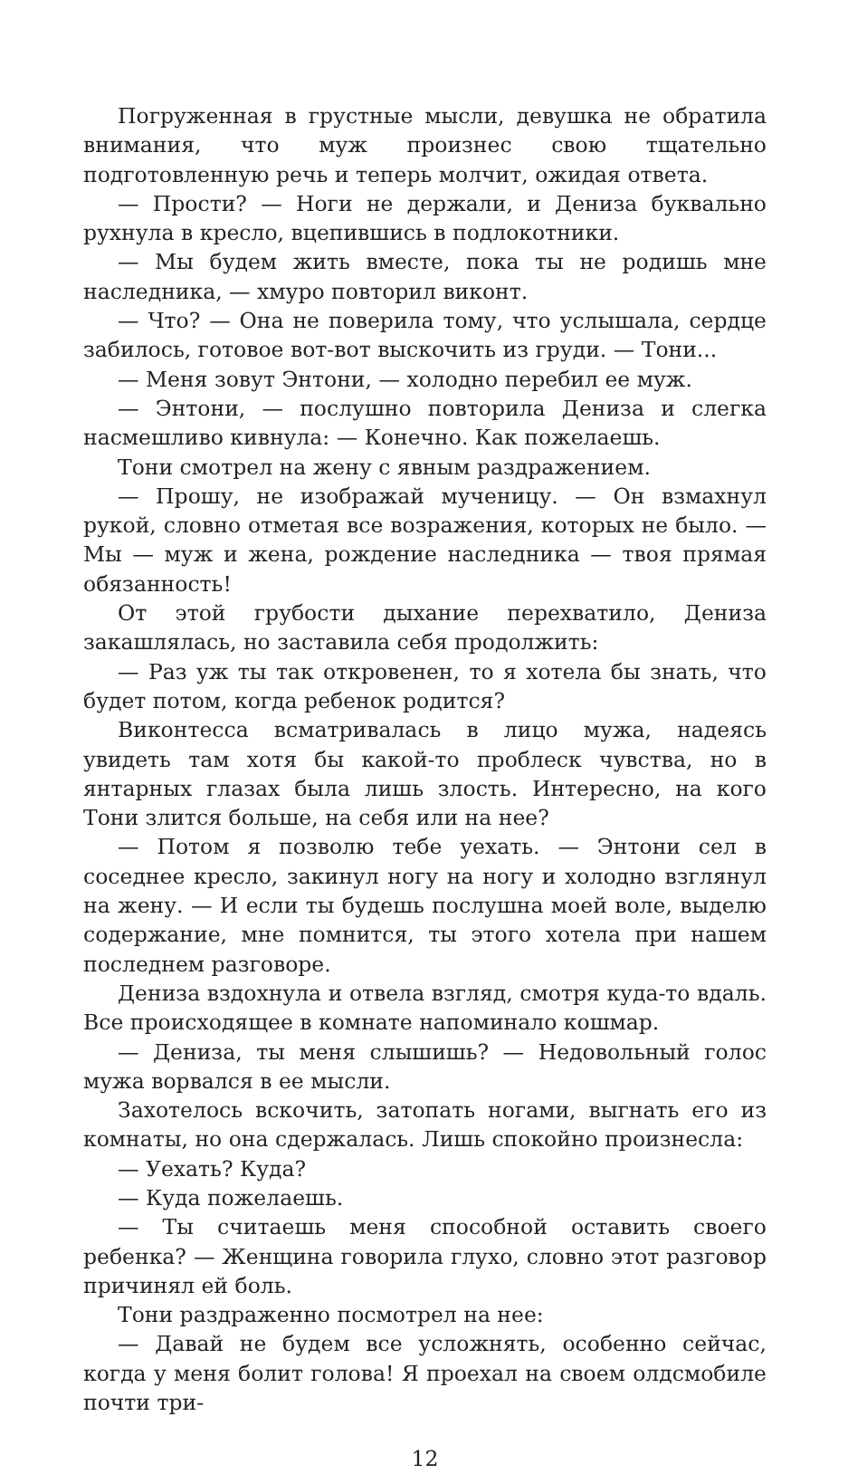Погруженная в грустные мысли, девушка не обратила внимания, что муж произнес свою тщательно подготовленную речь и теперь молчит, ожидая ответа.
— Прости? — Ноги не держали, и Дениза буквально рухнула в кресло, вцепившись в подлокотники.
— Мы будем жить вместе, пока ты не родишь мне наследника, — хмуро повторил виконт.
— Что? — Она не поверила тому, что услышала, сердце забилось, готовое вот-вот выскочить из груди. — Тони...
— Меня зовут Энтони, — холодно перебил ее муж.
— Энтони, — послушно повторила Дениза и слегка насмешливо кивнула: — Конечно. Как пожелаешь.
Тони смотрел на жену с явным раздражением.
— Прошу, не изображай мученицу. — Он взмахнул рукой, словно отметая все возражения, которых не было. — Мы — муж и жена, рождение наследника — твоя прямая обязанность!
От этой грубости дыхание перехватило, Дениза закашлялась, но заставила себя продолжить:
— Раз уж ты так откровенен, то я хотела бы знать, что будет потом, когда ребенок родится?
Виконтесса всматривалась в лицо мужа, надеясь увидеть там хотя бы какой-то проблеск чувства, но в янтарных глазах была лишь злость. Интересно, на кого Тони злится больше, на себя или на нее?
— Потом я позволю тебе уехать. — Энтони сел в соседнее кресло, закинул ногу на ногу и холодно взглянул на жену. — И если ты будешь послушна моей воле, выделю содержание, мне помнится, ты этого хотела при нашем последнем разговоре.
Дениза вздохнула и отвела взгляд, смотря куда-то вдаль. Все происходящее в комнате напоминало кошмар.
— Дениза, ты меня слышишь? — Недовольный голос мужа ворвался в ее мысли.
Захотелось вскочить, затопать ногами, выгнать его из комнаты, но она сдержалась. Лишь спокойно произнесла:
— Уехать? Куда?
— Куда пожелаешь.
— Ты считаешь меня способной оставить своего ребенка? — Женщина говорила глухо, словно этот разговор причинял ей боль.
Тони раздраженно посмотрел на нее:
— Давай не будем все усложнять, особенно сейчас, когда у меня болит голова! Я проехал на своем олдсмобиле почти три-
12